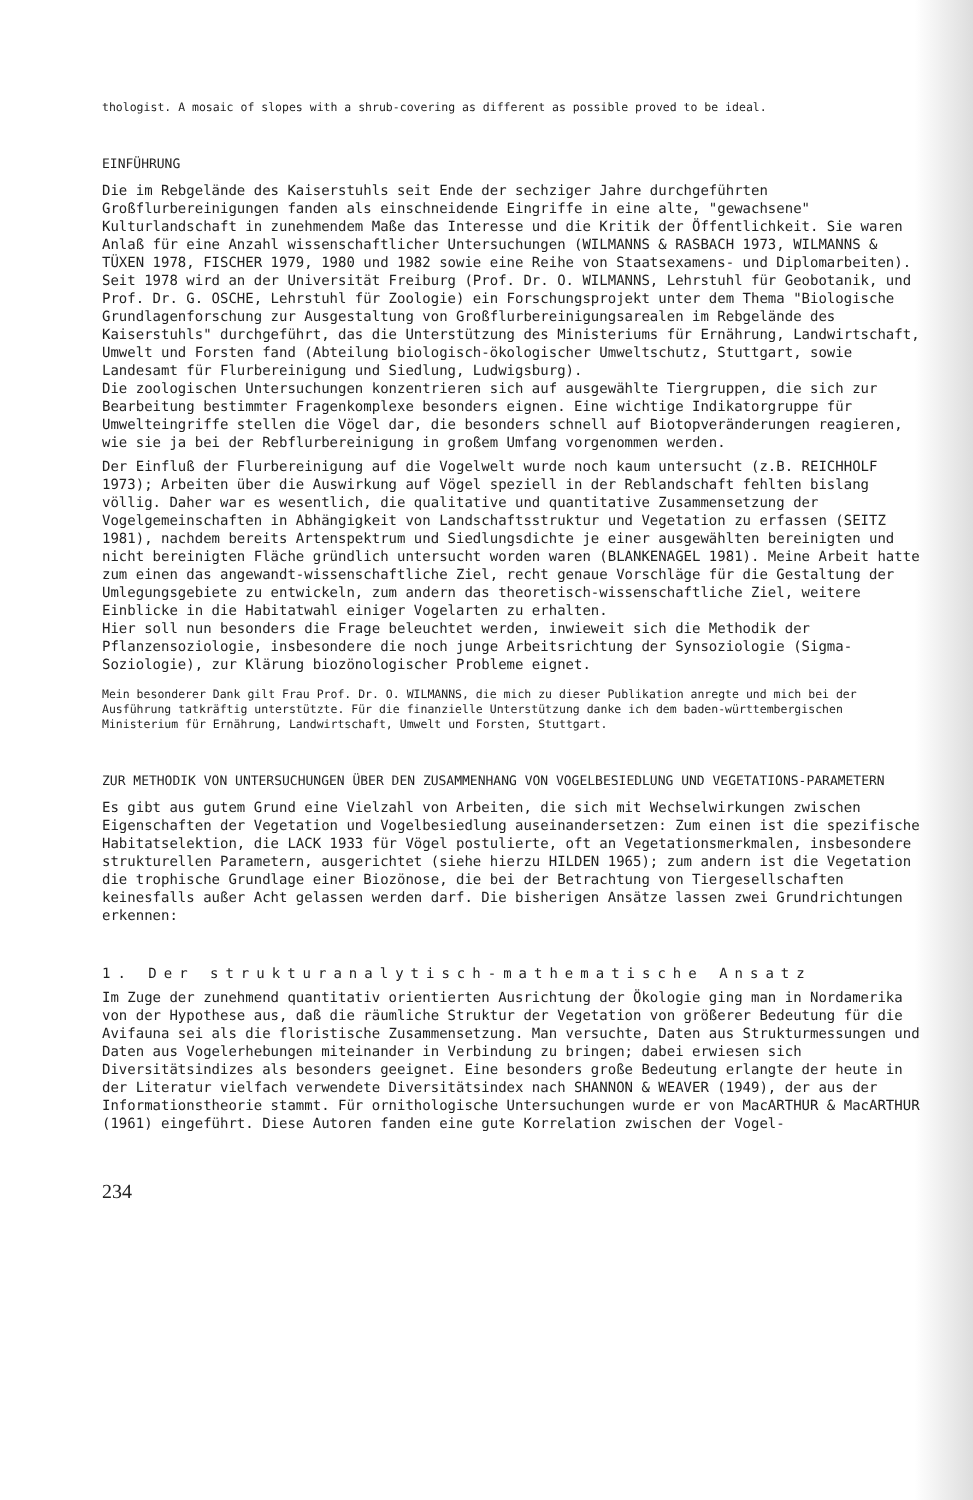thologist. A mosaic of slopes with a shrub-covering as different as possible proved to be ideal.
EINFÜHRUNG
Die im Rebgelände des Kaiserstuhls seit Ende der sechziger Jahre durchgeführten Großflurbereinigungen fanden als einschneidende Eingriffe in eine alte, "gewachsene" Kulturlandschaft in zunehmendem Maße das Interesse und die Kritik der Öffentlichkeit. Sie waren Anlaß für eine Anzahl wissenschaftlicher Untersuchungen (WILMANNS & RASBACH 1973, WILMANNS & TÜXEN 1978, FISCHER 1979, 1980 und 1982 sowie eine Reihe von Staatsexamens- und Diplomarbeiten).
Seit 1978 wird an der Universität Freiburg (Prof. Dr. O. WILMANNS, Lehrstuhl für Geobotanik, und Prof. Dr. G. OSCHE, Lehrstuhl für Zoologie) ein Forschungsprojekt unter dem Thema "Biologische Grundlagenforschung zur Ausgestaltung von Großflurbereinigungsarealen im Rebgelände des Kaiserstuhls" durchgeführt, das die Unterstützung des Ministeriums für Ernährung, Landwirtschaft, Umwelt und Forsten fand (Abteilung biologisch-ökologischer Umweltschutz, Stuttgart, sowie Landesamt für Flurbereinigung und Siedlung, Ludwigsburg).
Die zoologischen Untersuchungen konzentrieren sich auf ausgewählte Tiergruppen, die sich zur Bearbeitung bestimmter Fragenkomplexe besonders eignen. Eine wichtige Indikatorgruppe für Umwelteingriffe stellen die Vögel dar, die besonders schnell auf Biotopveränderungen reagieren, wie sie ja bei der Rebflurbereinigung in großem Umfang vorgenommen werden.
Der Einfluß der Flurbereinigung auf die Vogelwelt wurde noch kaum untersucht (z.B. REICHHOLF 1973); Arbeiten über die Auswirkung auf Vögel speziell in der Reblandschaft fehlten bislang völlig. Daher war es wesentlich, die qualitative und quantitative Zusammensetzung der Vogelgemeinschaften in Abhängigkeit von Landschaftsstruktur und Vegetation zu erfassen (SEITZ 1981), nachdem bereits Artenspektrum und Siedlungsdichte je einer ausgewählten bereinigten und nicht bereinigten Fläche gründlich untersucht worden waren (BLANKENAGEL 1981). Meine Arbeit hatte zum einen das angewandt-wissenschaftliche Ziel, recht genaue Vorschläge für die Gestaltung der Umlegungsgebiete zu entwickeln, zum andern das theoretisch-wissenschaftliche Ziel, weitere Einblicke in die Habitatwahl einiger Vogelarten zu erhalten.
Hier soll nun besonders die Frage beleuchtet werden, inwieweit sich die Methodik der Pflanzensoziologie, insbesondere die noch junge Arbeitsrichtung der Synsoziologie (Sigma-Soziologie), zur Klärung biozönologischer Probleme eignet.
Mein besonderer Dank gilt Frau Prof. Dr. O. WILMANNS, die mich zu dieser Publikation anregte und mich bei der Ausführung tatkräftig unterstützte. Für die finanzielle Unterstützung danke ich dem baden-württembergischen Ministerium für Ernährung, Landwirtschaft, Umwelt und Forsten, Stuttgart.
ZUR METHODIK VON UNTERSUCHUNGEN ÜBER DEN ZUSAMMENHANG VON VOGELBESIEDLUNG UND VEGETATIONS-PARAMETERN
Es gibt aus gutem Grund eine Vielzahl von Arbeiten, die sich mit Wechselwirkungen zwischen Eigenschaften der Vegetation und Vogelbesiedlung auseinandersetzen: Zum einen ist die spezifische Habitatselektion, die LACK 1933 für Vögel postulierte, oft an Vegetationsmerkmalen, insbesondere strukturellen Parametern, ausgerichtet (siehe hierzu HILDEN 1965); zum andern ist die Vegetation die trophische Grundlage einer Biozönose, die bei der Betrachtung von Tiergesellschaften keinesfalls außer Acht gelassen werden darf. Die bisherigen Ansätze lassen zwei Grundrichtungen erkennen:
1. Der strukturanalytisch-mathematische Ansatz
Im Zuge der zunehmend quantitativ orientierten Ausrichtung der Ökologie ging man in Nordamerika von der Hypothese aus, daß die räumliche Struktur der Vegetation von größerer Bedeutung für die Avifauna sei als die floristische Zusammensetzung. Man versuchte, Daten aus Strukturmessungen und Daten aus Vogelerhebungen miteinander in Verbindung zu bringen; dabei erwiesen sich Diversitätsindizes als besonders geeignet. Eine besonders große Bedeutung erlangte der heute in der Literatur vielfach verwendete Diversitätsindex nach SHANNON & WEAVER (1949), der aus der Informationstheorie stammt. Für ornithologische Untersuchungen wurde er von MacARTHUR & MacARTHUR (1961) eingeführt. Diese Autoren fanden eine gute Korrelation zwischen der Vogel-
234